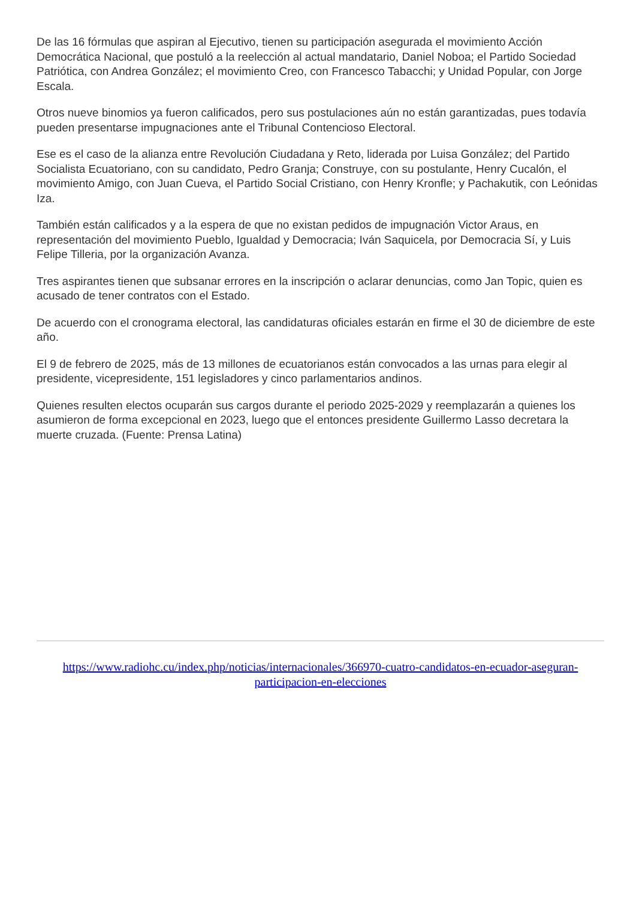De las 16 fórmulas que aspiran al Ejecutivo, tienen su participación asegurada el movimiento Acción Democrática Nacional, que postuló a la reelección al actual mandatario, Daniel Noboa; el Partido Sociedad Patriótica, con Andrea González; el movimiento Creo, con Francesco Tabacchi; y Unidad Popular, con Jorge Escala.
Otros nueve binomios ya fueron calificados, pero sus postulaciones aún no están garantizadas, pues todavía pueden presentarse impugnaciones ante el Tribunal Contencioso Electoral.
Ese es el caso de la alianza entre Revolución Ciudadana y Reto, liderada por Luisa González; del Partido Socialista Ecuatoriano, con su candidato, Pedro Granja; Construye, con su postulante, Henry Cucalón, el movimiento Amigo, con Juan Cueva, el Partido Social Cristiano, con Henry Kronfle; y Pachakutik, con Leónidas Iza.
También están calificados y a la espera de que no existan pedidos de impugnación Victor Araus, en representación del movimiento Pueblo, Igualdad y Democracia; Iván Saquicela, por Democracia Sí, y Luis Felipe Tilleria, por la organización Avanza.
Tres aspirantes tienen que subsanar errores en la inscripción o aclarar denuncias, como Jan Topic, quien es acusado de tener contratos con el Estado.
De acuerdo con el cronograma electoral, las candidaturas oficiales estarán en firme el 30 de diciembre de este año.
El 9 de febrero de 2025, más de 13 millones de ecuatorianos están convocados a las urnas para elegir al presidente, vicepresidente, 151 legisladores y cinco parlamentarios andinos.
Quienes resulten electos ocuparán sus cargos durante el periodo 2025-2029 y reemplazarán a quienes los asumieron de forma excepcional en 2023, luego que el entonces presidente Guillermo Lasso decretara la muerte cruzada. (Fuente: Prensa Latina)
https://www.radiohc.cu/index.php/noticias/internacionales/366970-cuatro-candidatos-en-ecuador-aseguran-participacion-en-elecciones